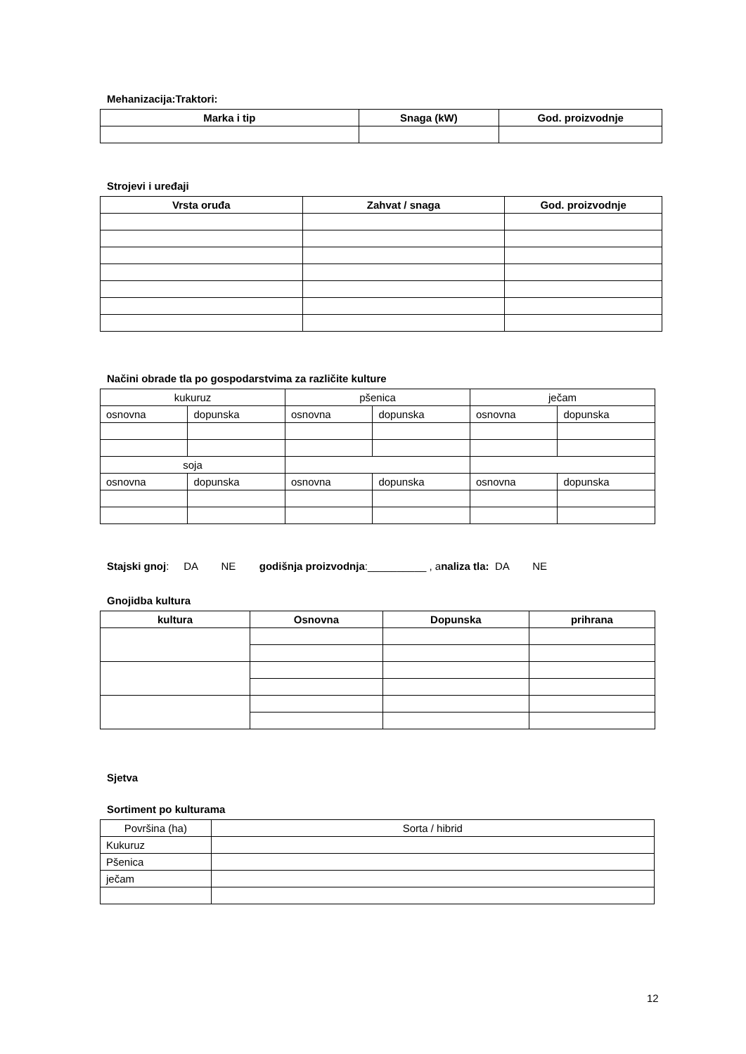Mehanizacija:Traktori:
| Marka i tip | Snaga (kW) | God. proizvodnje |
| --- | --- | --- |
Strojevi i uređaji
| Vrsta oruđa | Zahvat / snaga | God. proizvodnje |
| --- | --- | --- |
Načini obrade tla po gospodarstvima za različite kulture
| kukuruz | | pšenica | | ječam | |
| osnovna | dopunska | osnovna | dopunska | osnovna | dopunska |
| soja | | | | | |
| osnovna | dopunska | osnovna | dopunska | osnovna | dopunska |
Stajski gnoj: DA NE godišnja proizvodnja:__________ , analiza tla: DA NE
Gnojidba kultura
| kultura | Osnovna | Dopunska | prihrana |
| --- | --- | --- | --- |
Sjetva
Sortiment po kulturama
| Površina (ha) | Sorta / hibrid |
| Kukuruz | |
| Pšenica | |
| ječam | |
12